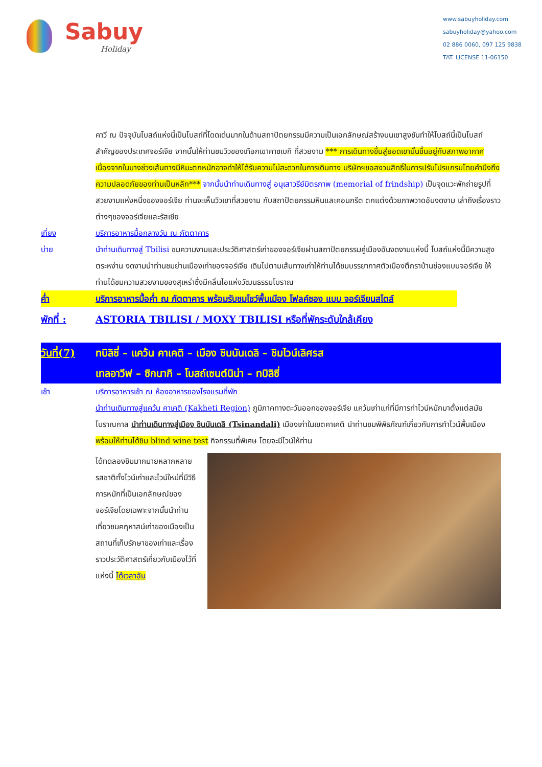Sabuy
Holiday
www.sabuyholiday.com
sabuyholiday@yahoo.com
02 886 0060, 097 125 9838
TAT. LICENSE 11-06150
คาวี ณ ปัจจุบันโบสถ์แห่งนี้เป็นโบสถ์ที่โดดเด่นมากในด้านสถาปัตยกรรมมีความเป็นเอกลักษณ์สร้างบนเขาสูงชันทำให้โบสถ์นี้เป็นโบสถ์สำคัญของประเทศจอร์เจีย จากนั้นให้ท่านชมวิวของเทือกเขาคาซเบกิ ที่สวยงาม *** การเดินทางขึ้นสู่ยอดเขานั้นขึ้นอยู่กับสภาพอากาศเนื่องจากในบางช่วงเส้นทางมีหิมะตกหนักอาจทำให้ได้รับความไม่สะดวกในการเดินทาง บริษัทฯขอสงวนสิทธิ์ในการปรับโปรแกรมโดยคำนึงถึงความปลอดภัยของท่านเป็นหลัก*** จากนั้นนำท่านเดินทางสู่ อนุเสาวรีย์มิตรภาพ (memorial of frindship) เป็นจุดแวะพักถ่ายรูปที่สวยงามแห่งหนึ่งของจอร์เจีย ท่านจะเห็นวิวเขาที่สวยงาม กับสถาปัตยกรรมหินและคอนกรีต ตกแต่งด้วยภาพวาดอันงดงาม เล่าถึงเรื่องราวต่างๆของจอร์เจียและรัสเซีย
เที่ยง บริการอาหารมื้อกลางวัน ณ ภัตตาคาร
บ่าย นำท่านเดินทางสู่ Tbilisi ชมความงามและประวัติศาสตร์เก่าของจอร์เจียผ่านสถาปัตยกรรมคู่เมืองอันงดงามแห่งนี้ โบสถ์แห่งนี้มีความสูงตระหง่าน งดงามนำท่านชมย่านเมืองเก่าของจอร์เจีย เดินไปตามเส้นทางเก่าให้ท่านได้ชมบรรยากาศตัวเมืองตึกราบ้านช่องแบบจอร์เจีย ให้ท่านได้ชมความสวยงามของสุเหร่าซึ่งมีกลิ่นไอแห่งวัฒนธรรมโบราณ
ค่ำ บริการอาหารมื้อค่ำ ณ ภัตตาคาร พร้อมรับชมโชว์พื้นเมือง โฟลค์ซอง แบบ จอร์เจียนสไตล์
พักที่ : ASTORIA TBILISI / MOXY TBILISI หรือที่พักระดับใกล้เคียง
วันที่(7)
ทบิลิซี่ – แคว้น คาเคติ – เมือง ชินนันเดลิ – ชิมไวน์เลิศรส
เทลอาวีฟ – ซิกนากิ – โบสถ์เซนต์นิน่า – ทบิลิซี่
เช้า บริการอาหารเช้า ณ ห้องอาหารของโรงแรมที่พัก
นำท่านเดินทางสู่แคว้น คาเคติ (Kakheti Region) ภูมิภาคทางตะวันออกของจอร์เจีย แคว้นเก่าแก่ที่มีการทำไวน์หมักมาตั้งแต่สมัยโบราณกาล นำท่านเดินทางสู่เมือง ชินนันเดลิ (Tsinandali) เมืองเก่าในเขตคาเคติ นำท่านชมพิพิธภัณฑ์เกี่ยวกับการทำไวน์พื้นเมือง พร้อมให้ท่านได้ชิม blind wine test กิจกรรมที่พิเศษ โดยจะมีไวน์ให้ท่าน
ได้ทดลองชิมมากมายหลากหลายรสชาติทั้งไวน์เก่าและไวน์ใหม่ที่มีวิธีการหมักที่เป็นเอกลักษณ์ของจอร์เจียโดยเฉพาะจากนั้นนำท่านเที่ยวชมคฤหาสน์เก่าของเมืองเป็นสถานที่เก็บรักษาของเก่าและเรื่องราวประวัติศาสตร์เกี่ยวกับเมืองไว้ที่แห่งนี้ ได้เวลาอัน